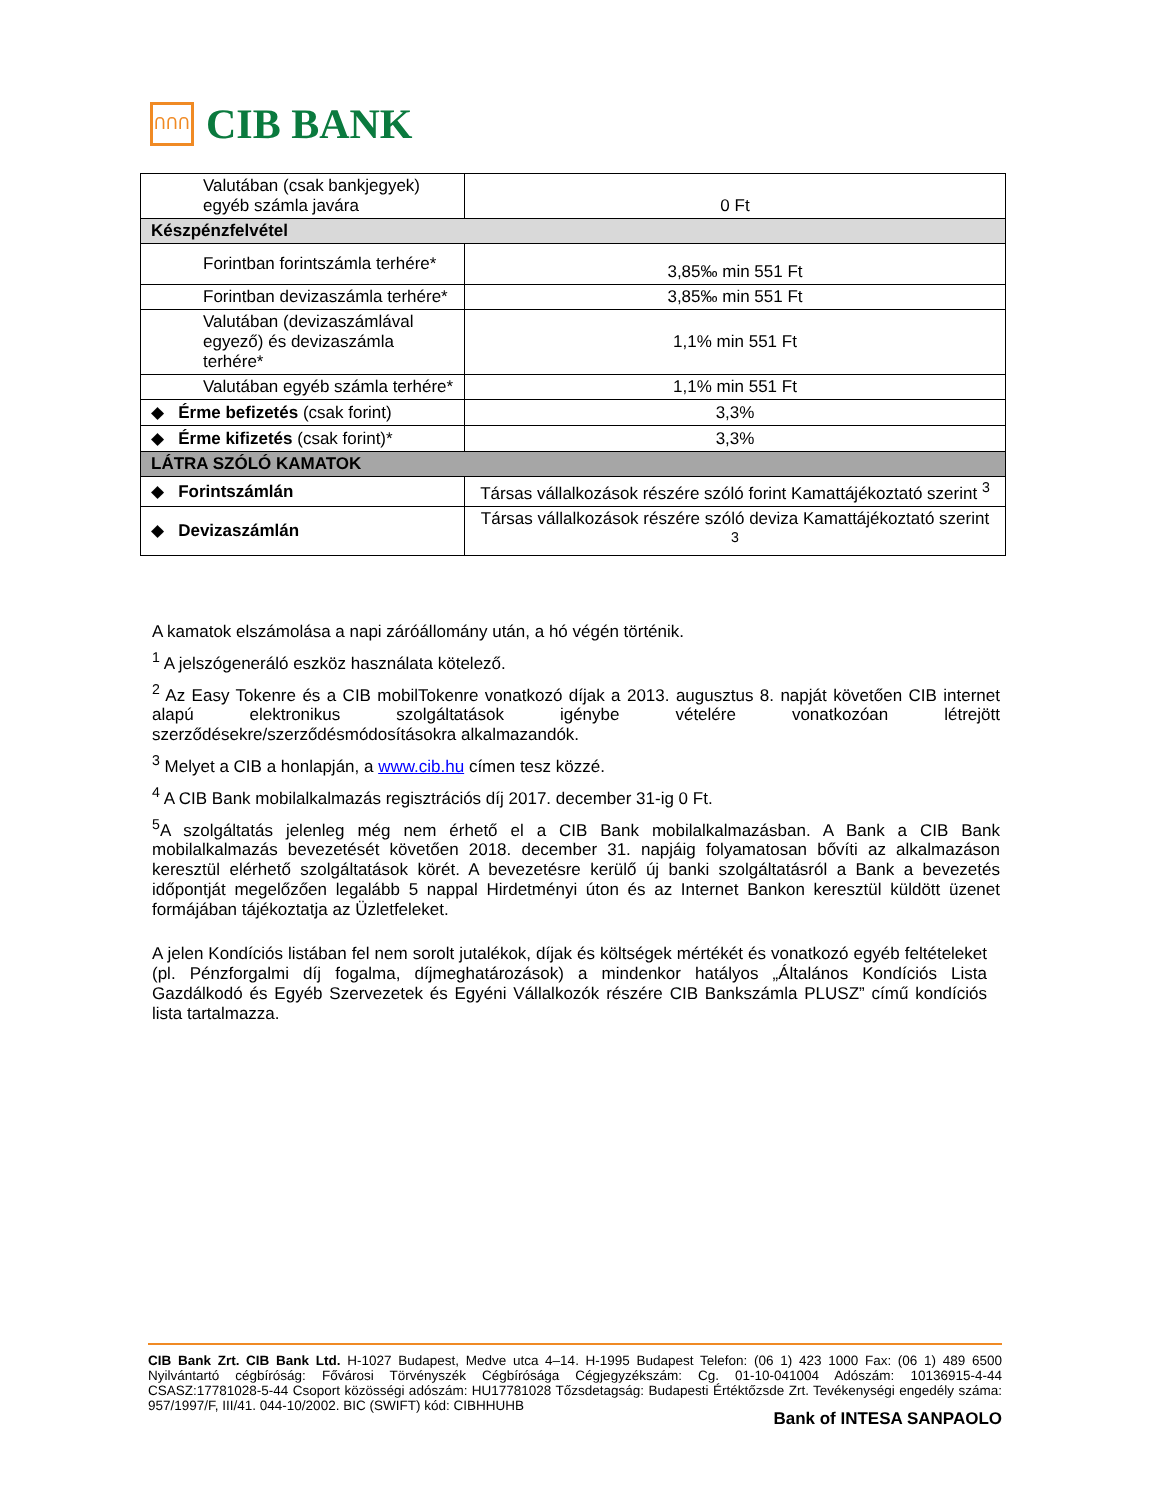ՈՈՈ
CIB BANK
| Valutában (csak bankjegyek) egyéb számla javára | 0 Ft |
| Készpénzfelvétel | |
| Forintban forintszámla terhére* | 3,85‰ min 551 Ft |
| Forintban devizaszámla terhére* | 3,85‰ min 551 Ft |
| Valutában (devizaszámlával egyező) és devizaszámla terhére* | 1,1% min 551 Ft |
| Valutában egyéb számla terhére* | 1,1% min 551 Ft |
| ◆ Érme befizetés (csak forint) | 3,3% |
| ◆ Érme kifizetés (csak forint)* | 3,3% |
| LÁTRA SZÓLÓ KAMATOK | |
| ◆ Forintszámlán | Társas vállalkozások részére szóló forint Kamattájékoztató szerint <sup>3</sup> |
| ◆ Devizaszámlán | Társas vállalkozások részére szóló deviza Kamattájékoztató szerint <sup>3</sup> |
A kamatok elszámolása a napi záróállomány után, a hó végén történik.
<sup>1</sup> A jelszógeneráló eszköz használata kötelező.
<sup>2</sup> Az Easy Tokenre és a CIB mobilTokenre vonatkozó díjak a 2013. augusztus 8. napját követően CIB internet alapú elektronikus szolgáltatások igénybe vételére vonatkozóan létrejött szerződésekre/szerződésmódosításokra alkalmazandók.
<sup>3</sup> Melyet a CIB a honlapján, a www.cib.hu címen tesz közzé.
<sup>4</sup> A CIB Bank mobilalkalmazás regisztrációs díj 2017. december 31-ig 0 Ft.
<sup>5</sup> A szolgáltatás jelenleg még nem érhető el a CIB Bank mobilalkalmazásban. A Bank a CIB Bank mobilalkalmazás bevezetését követően 2018. december 31. napjáig folyamatosan bővíti az alkalmazáson keresztül elérhető szolgáltatások körét. A bevezetésre kerülő új banki szolgáltatásról a Bank a bevezetés időpontját megelőzően legalább 5 nappal Hirdetményi úton és az Internet Bankon keresztül küldött üzenet formájában tájékoztatja az Üzletfeleket.
A jelen Kondíciós listában fel nem sorolt jutalékok, díjak és költségek mértékét és vonatkozó egyéb feltételeket (pl. Pénzforgalmi díj fogalma, díjmeghatározások) a mindenkor hatályos „Általános Kondíciós Lista Gazdálkodó és Egyéb Szervezetek és Egyéni Vállalkozók részére CIB Bankszámla PLUSZ” című kondíciós lista tartalmazza.
CIB Bank Zrt. CIB Bank Ltd. H-1027 Budapest, Medve utca 4–14. H-1995 Budapest Telefon: (06 1) 423 1000 Fax: (06 1) 489 6500 Nyilvántartó cégbíróság: Fővárosi Törvényszék Cégbírósága Cégjegyzékszám: Cg. 01-10-041004 Adószám: 10136915-4-44 CSASZ:17781028-5-44 Csoport közösségi adószám: HU17781028 Tőzsdetagság: Budapesti Értéktőzsde Zrt. Tevékenységi engedély száma: 957/1997/F, III/41. 044-10/2002. BIC (SWIFT) kód: CIBHHUHB
Bank of INTESA SANPAOLO